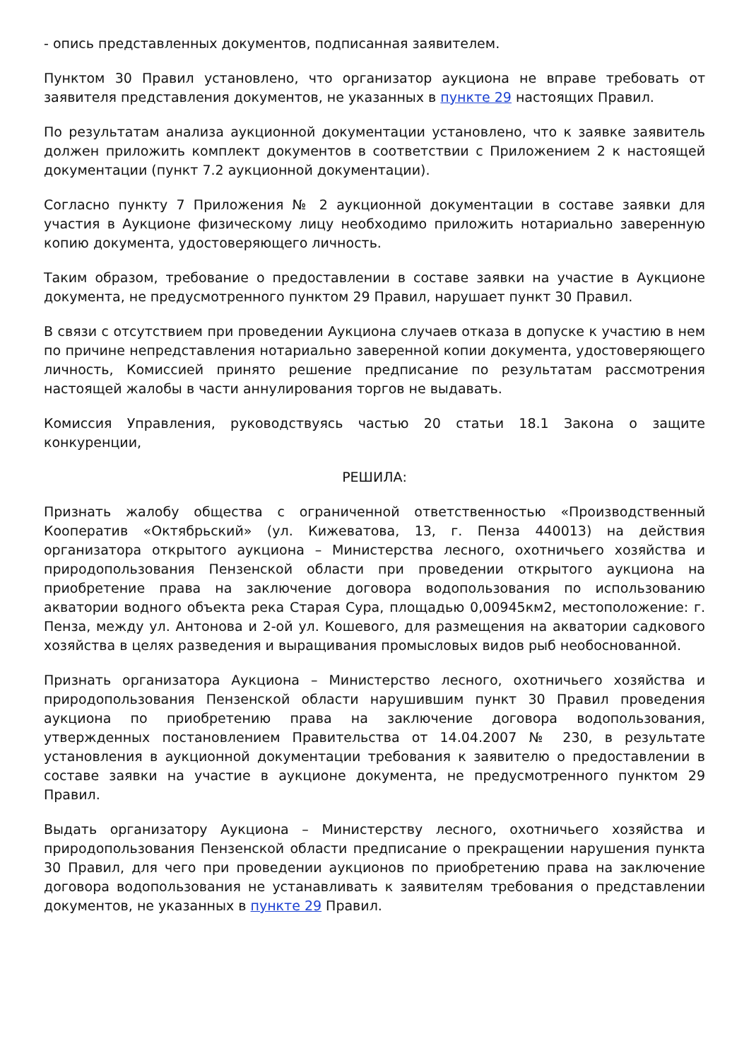- опись представленных документов, подписанная заявителем.
Пунктом 30 Правил установлено, что организатор аукциона не вправе требовать от заявителя представления документов, не указанных в пункте 29 настоящих Правил.
По результатам анализа аукционной документации установлено, что к заявке заявитель должен приложить комплект документов в соответствии с Приложением 2 к настоящей документации (пункт 7.2 аукционной документации).
Согласно пункту 7 Приложения № 2 аукционной документации в составе заявки для участия в Аукционе физическому лицу необходимо приложить нотариально заверенную копию документа, удостоверяющего личность.
Таким образом, требование о предоставлении в составе заявки на участие в Аукционе документа, не предусмотренного пунктом 29 Правил, нарушает пункт 30 Правил.
В связи с отсутствием при проведении Аукциона случаев отказа в допуске к участию в нем по причине непредставления нотариально заверенной копии документа, удостоверяющего личность, Комиссией принято решение предписание по результатам рассмотрения настоящей жалобы в части аннулирования торгов не выдавать.
Комиссия Управления, руководствуясь частью 20 статьи 18.1 Закона о защите конкуренции,
РЕШИЛА:
Признать жалобу общества с ограниченной ответственностью «Производственный Кооператив «Октябрьский» (ул. Кижеватова, 13, г. Пенза 440013) на действия организатора открытого аукциона – Министерства лесного, охотничьего хозяйства и природопользования Пензенской области при проведении открытого аукциона на приобретение права на заключение договора водопользования по использованию акватории водного объекта река Старая Сура, площадью 0,00945км2, местоположение: г. Пенза, между ул. Антонова и 2-ой ул. Кошевого, для размещения на акватории садкового хозяйства в целях разведения и выращивания промысловых видов рыб необоснованной.
Признать организатора Аукциона – Министерство лесного, охотничьего хозяйства и природопользования Пензенской области нарушившим пункт 30 Правил проведения аукциона по приобретению права на заключение договора водопользования, утвержденных постановлением Правительства от 14.04.2007 № 230, в результате установления в аукционной документации требования к заявителю о предоставлении в составе заявки на участие в аукционе документа, не предусмотренного пунктом 29 Правил.
Выдать организатору Аукциона – Министерству лесного, охотничьего хозяйства и природопользования Пензенской области предписание о прекращении нарушения пункта 30 Правил, для чего при проведении аукционов по приобретению права на заключение договора водопользования не устанавливать к заявителям требования о представлении документов, не указанных в пункте 29 Правил.